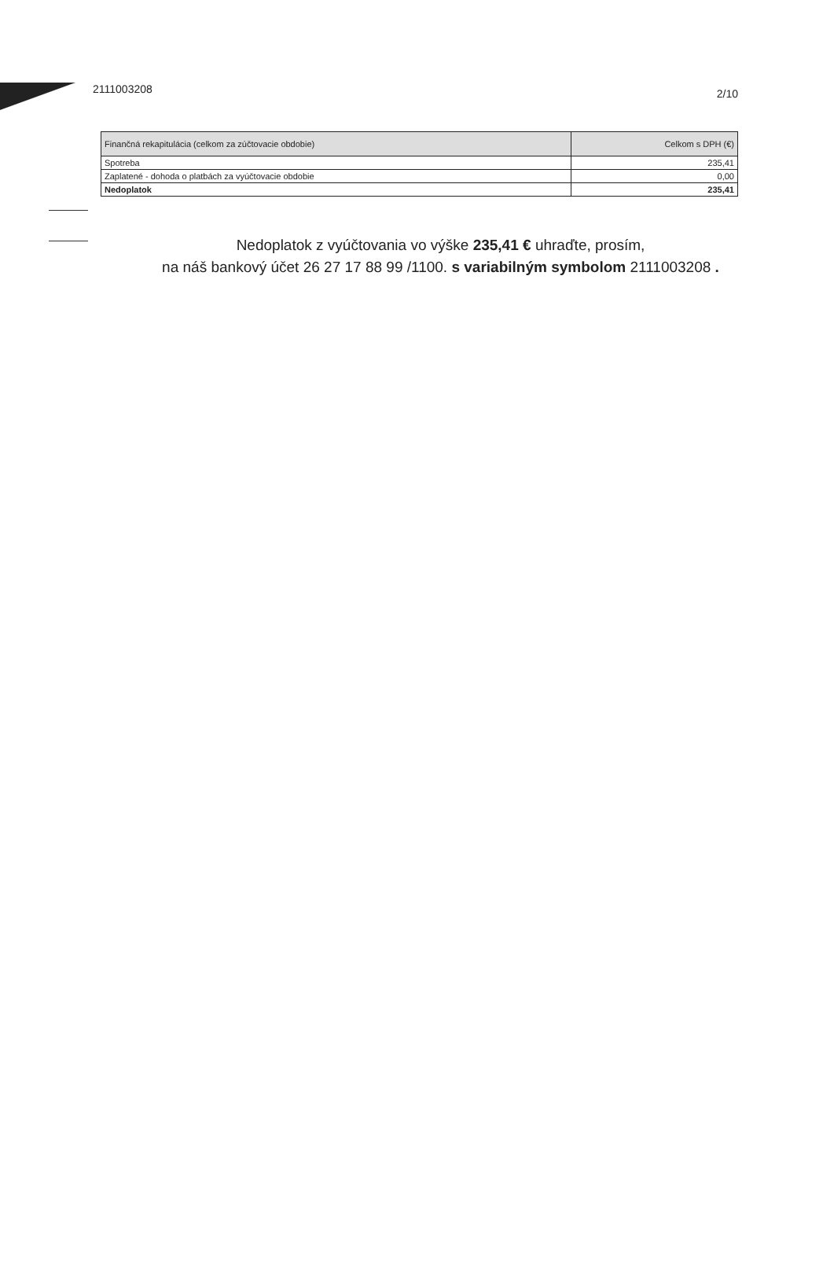2111003208 2/10
| Finančná rekapitulácia (celkom za zúčtovacie obdobie) | Celkom s DPH (€) |
| --- | --- |
| Spotreba | 235,41 |
| Zaplatené - dohoda o platbách za vyúčtovacie obdobie | 0,00 |
| Nedoplatok | 235,41 |
Nedoplatok z vyúčtovania vo výške 235,41 € uhraďte, prosím,
na náš bankový účet 26 27 17 88 99 /1100. s variabilným symbolom 2111003208 .